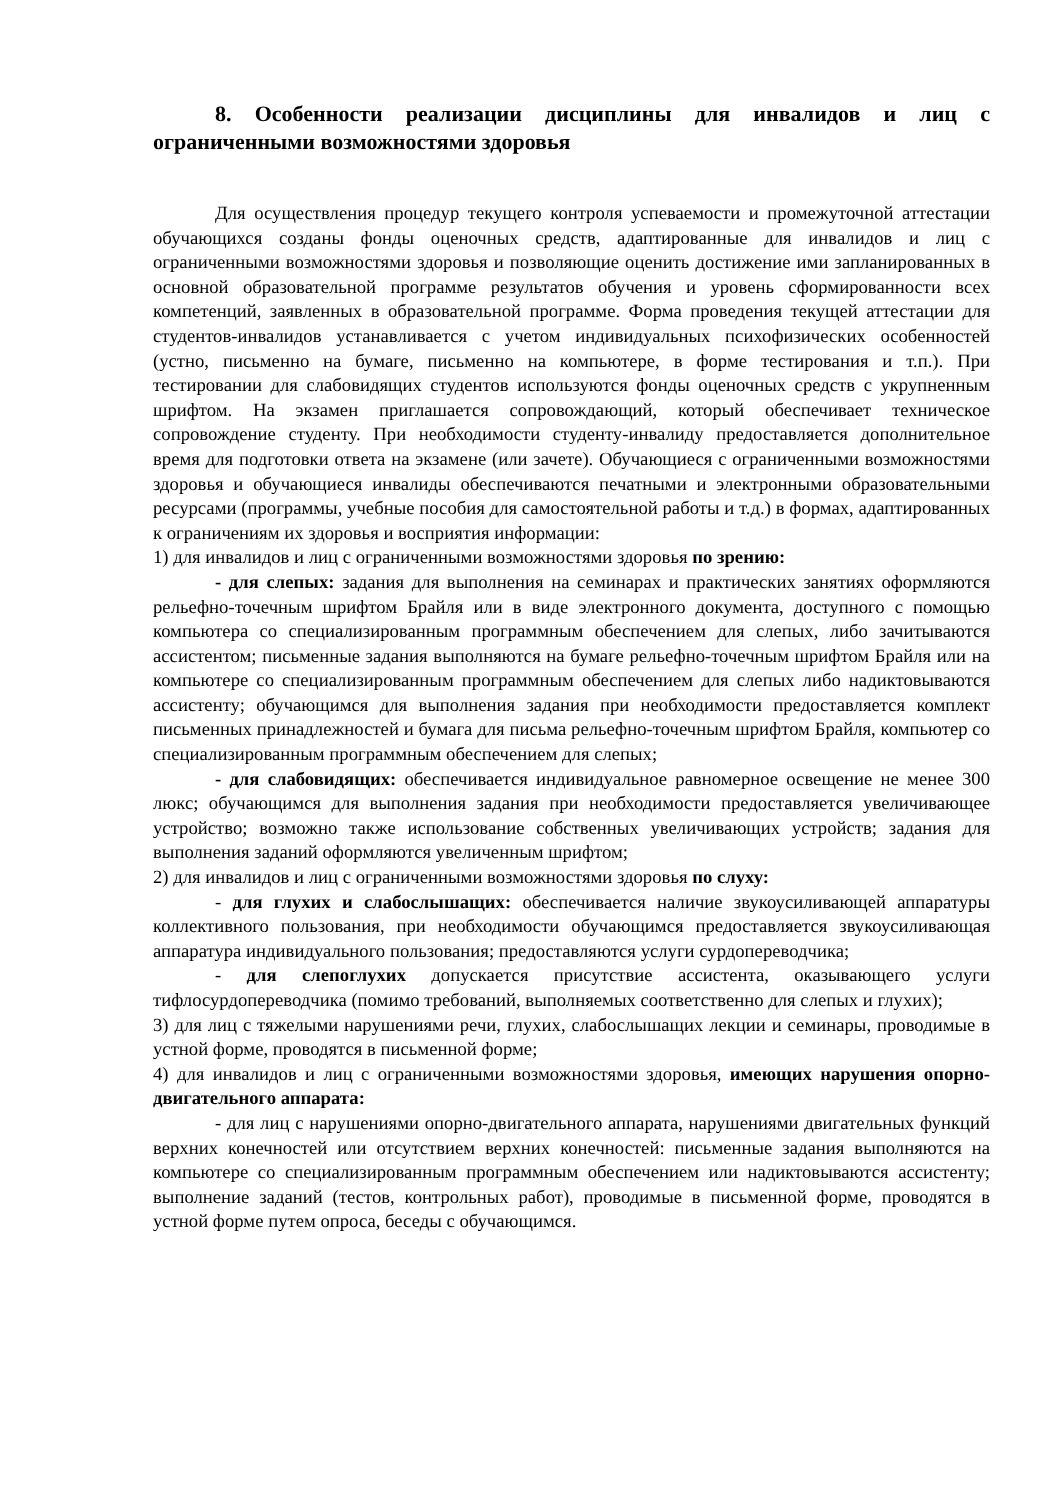8. Особенности реализации дисциплины для инвалидов и лиц с ограниченными возможностями здоровья
Для осуществления процедур текущего контроля успеваемости и промежуточной аттестации обучающихся созданы фонды оценочных средств, адаптированные для инвалидов и лиц с ограниченными возможностями здоровья и позволяющие оценить достижение ими запланированных в основной образовательной программе результатов обучения и уровень сформированности всех компетенций, заявленных в образовательной программе. Форма проведения текущей аттестации для студентов-инвалидов устанавливается с учетом индивидуальных психофизических особенностей (устно, письменно на бумаге, письменно на компьютере, в форме тестирования и т.п.). При тестировании для слабовидящих студентов используются фонды оценочных средств с укрупненным шрифтом. На экзамен приглашается сопровождающий, который обеспечивает техническое сопровождение студенту. При необходимости студенту-инвалиду предоставляется дополнительное время для подготовки ответа на экзамене (или зачете). Обучающиеся с ограниченными возможностями здоровья и обучающиеся инвалиды обеспечиваются печатными и электронными образовательными ресурсами (программы, учебные пособия для самостоятельной работы и т.д.) в формах, адаптированных к ограничениям их здоровья и восприятия информации:
1) для инвалидов и лиц с ограниченными возможностями здоровья по зрению:
- для слепых: задания для выполнения на семинарах и практических занятиях оформляются рельефно-точечным шрифтом Брайля или в виде электронного документа, доступного с помощью компьютера со специализированным программным обеспечением для слепых, либо зачитываются ассистентом; письменные задания выполняются на бумаге рельефно-точечным шрифтом Брайля или на компьютере со специализированным программным обеспечением для слепых либо надиктовываются ассистенту; обучающимся для выполнения задания при необходимости предоставляется комплект письменных принадлежностей и бумага для письма рельефно-точечным шрифтом Брайля, компьютер со специализированным программным обеспечением для слепых;
- для слабовидящих: обеспечивается индивидуальное равномерное освещение не менее 300 люкс; обучающимся для выполнения задания при необходимости предоставляется увеличивающее устройство; возможно также использование собственных увеличивающих устройств; задания для выполнения заданий оформляются увеличенным шрифтом;
2) для инвалидов и лиц с ограниченными возможностями здоровья по слуху:
- для глухих и слабослышащих: обеспечивается наличие звукоусиливающей аппаратуры коллективного пользования, при необходимости обучающимся предоставляется звукоусиливающая аппаратура индивидуального пользования; предоставляются услуги сурдопереводчика;
- для слепоглухих допускается присутствие ассистента, оказывающего услуги тифлосурдопереводчика (помимо требований, выполняемых соответственно для слепых и глухих);
3) для лиц с тяжелыми нарушениями речи, глухих, слабослышащих лекции и семинары, проводимые в устной форме, проводятся в письменной форме;
4) для инвалидов и лиц с ограниченными возможностями здоровья, имеющих нарушения опорно-двигательного аппарата:
- для лиц с нарушениями опорно-двигательного аппарата, нарушениями двигательных функций верхних конечностей или отсутствием верхних конечностей: письменные задания выполняются на компьютере со специализированным программным обеспечением или надиктовываются ассистенту; выполнение заданий (тестов, контрольных работ), проводимые в письменной форме, проводятся в устной форме путем опроса, беседы с обучающимся.